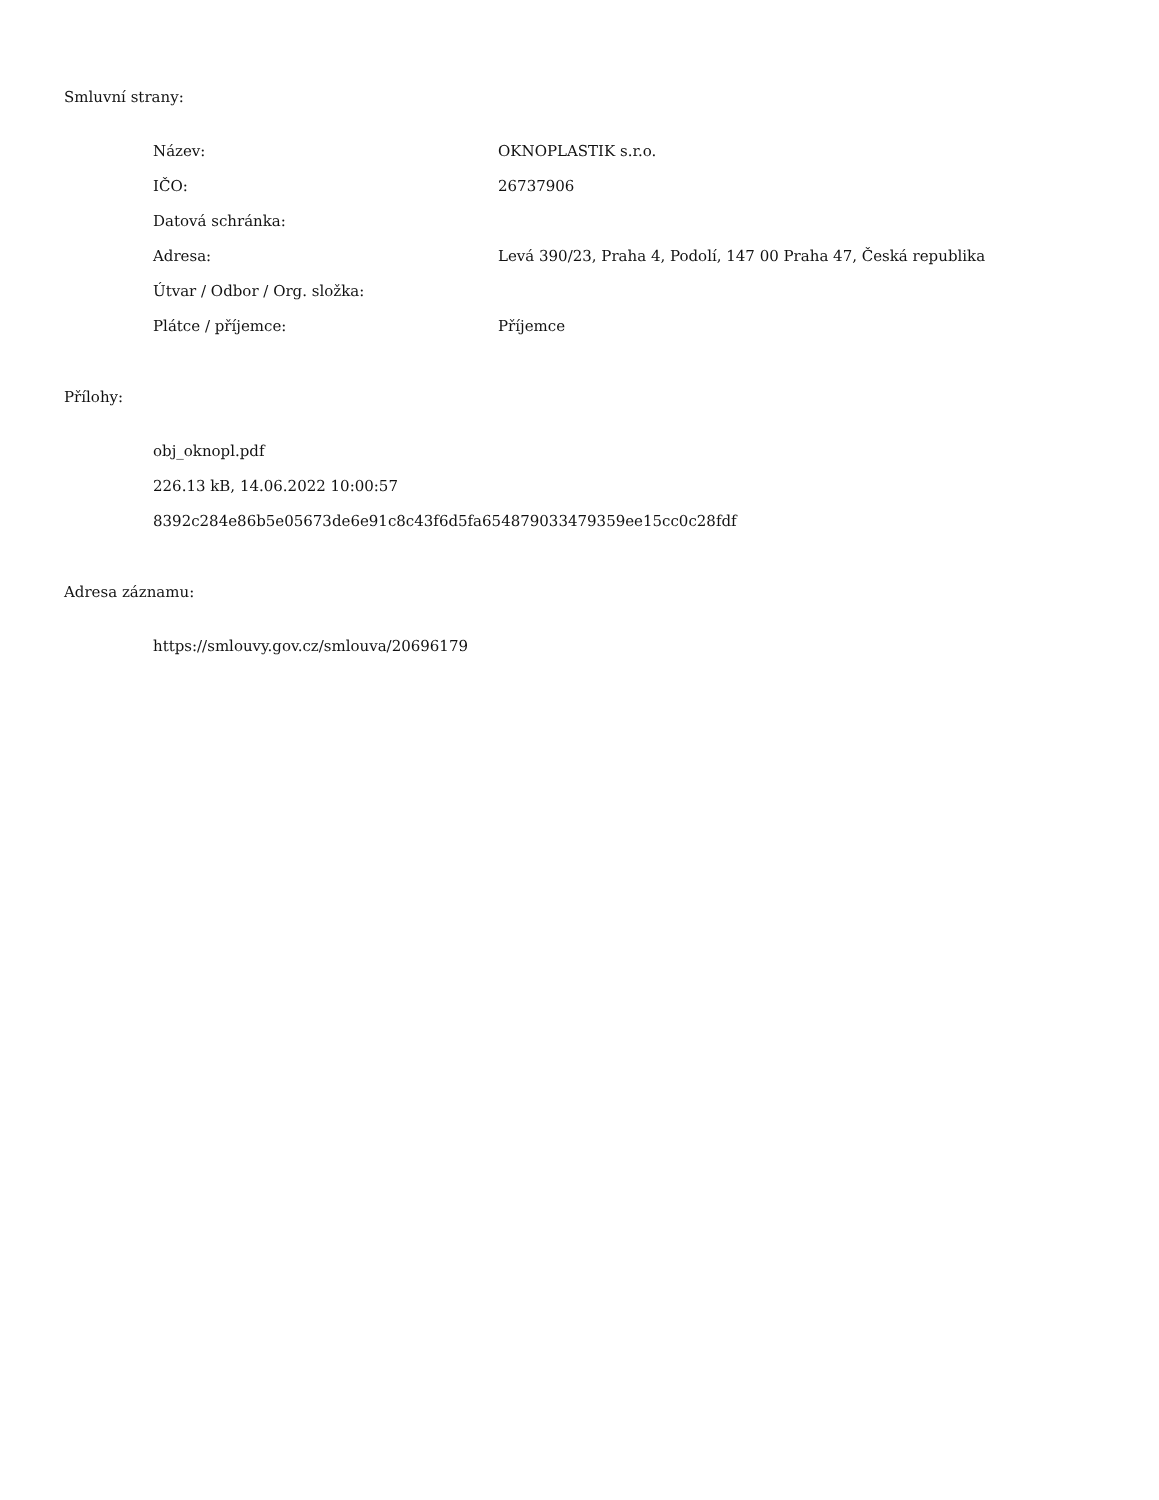Smluvní strany:
Název: OKNOPLASTIK s.r.o.
IČO: 26737906
Datová schránka:
Adresa: Levá 390/23, Praha 4, Podolí, 147 00 Praha 47, Česká republika
Útvar / Odbor / Org. složka:
Plátce / příjemce: Příjemce
Přílohy:
obj_oknopl.pdf
226.13 kB, 14.06.2022 10:00:57
8392c284e86b5e05673de6e91c8c43f6d5fa654879033479359ee15cc0c28fdf
Adresa záznamu:
https://smlouvy.gov.cz/smlouva/20696179